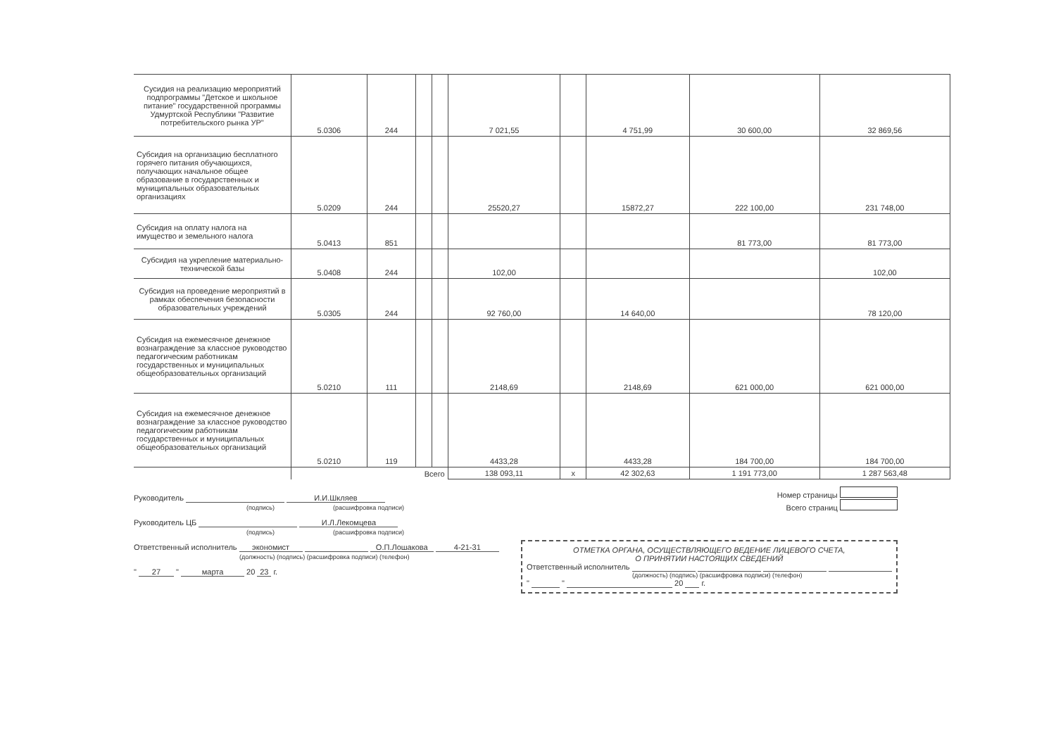| Сусидия на реализацию мероприятий подпрограммы "Детское и школьное питание" государственной программы Удмуртской Республики "Развитие потребительского рынка УР" | 5.0306 | 244 | | | 7 021,55 | | 4 751,99 | 30 600,00 | 32 869,56 |
| Субсидия на организацию бесплатного горячего питания обучающихся, получающих начальное общее образование в государственных и муниципальных образовательных организациях | 5.0209 | 244 | | | 25520,27 | | 15872,27 | 222 100,00 | 231 748,00 |
| Субсидия на оплату налога на имущество и земельного налога | 5.0413 | 851 | | | | | | 81 773,00 | 81 773,00 |
| Субсидия на укрепление материально-технической базы | 5.0408 | 244 | | | 102,00 | | | | 102,00 |
| Субсидия на проведение мероприятий в рамках обеспечения безопасности образовательных учреждений | 5.0305 | 244 | | | 92 760,00 | | 14 640,00 | | 78 120,00 |
| Субсидия на ежемесячное денежное вознаграждение за классное руководство педагогическим работникам государственных и муниципальных общеобразовательных организаций | 5.0210 | 111 | | | 2148,69 | | 2148,69 | 621 000,00 | 621 000,00 |
| Субсидия на ежемесячное денежное вознаграждение за классное руководство педагогическим работникам государственных и муниципальных общеобразовательных организаций | 5.0210 | 119 | | | 4433,28 | | 4433,28 | 184 700,00 | 184 700,00 |
| | Всего | | | | 138 093,11 | х | 42 302,63 | 1 191 773,00 | 1 287 563,48 |
Руководитель И.И.Шкляев
(подпись) (расшифровка подписи)
Руководитель ЦБ И.Л.Лекомцева
(подпись) (расшифровка подписи)
Ответственный исполнитель экономист О.П.Лошакова 4-21-31
(должность) (подпись) (расшифровка подписи) (телефон)
" 27 " марта 20 23 г.
Номер страницы
Всего страниц
ОТМЕТКА ОРГАНА, ОСУЩЕСТВЛЯЮЩЕГО ВЕДЕНИЕ ЛИЦЕВОГО СЧЕТА,
О ПРИНЯТИИ НАСТОЯЩИХ СВЕДЕНИЙ
Ответственный исполнитель
(должность) (подпись) (расшифровка подписи) (телефон)
" " 20 г.